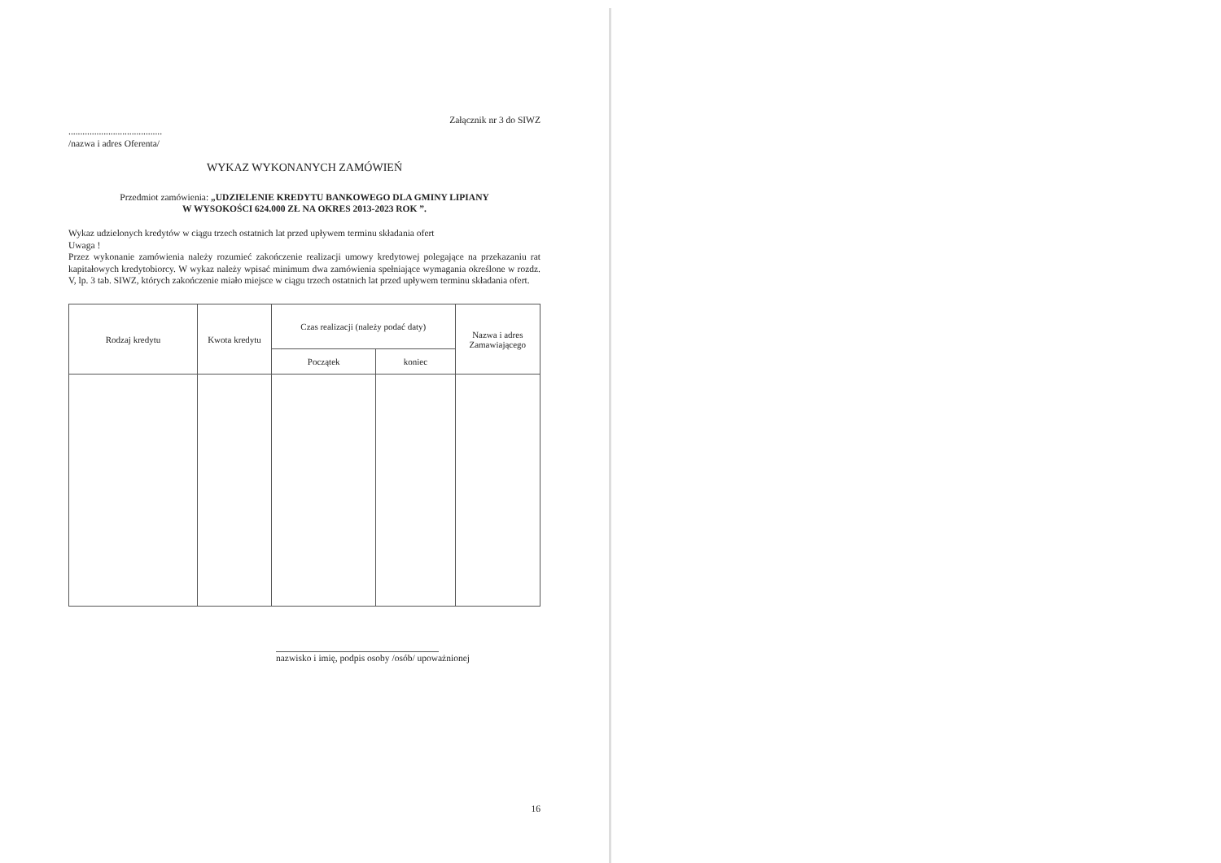Załącznik nr 3 do SIWZ
........................................
/nazwa i adres Oferenta/
WYKAZ WYKONANYCH ZAMÓWIEŃ
Przedmiot zamówienia: „UDZIELENIE KREDYTU BANKOWEGO DLA GMINY LIPIANY
W WYSOKOŚCI 624.000 ZŁ NA OKRES 2013-2023 ROK ”.
Wykaz udzielonych kredytów w ciągu trzech ostatnich lat przed upływem terminu składania ofert
Uwaga !
Przez wykonanie zamówienia należy rozumieć zakończenie realizacji umowy kredytowej polegające na przekazaniu rat kapitałowych kredytobiorcy. W wykaz należy wpisać minimum dwa zamówienia spełniające wymagania określone w rozdz. V, lp. 3 tab. SIWZ, których zakończenie miało miejsce w ciągu trzech ostatnich lat przed upływem terminu składania ofert.
| Rodzaj kredytu | Kwota kredytu | Czas realizacji (należy podać daty) | | Nazwa i adres Zamawiającego |
| --- | --- | --- | --- | --- |
| | | Początek | koniec | |
nazwisko i imię, podpis osoby /osób/ upoważnionej
16